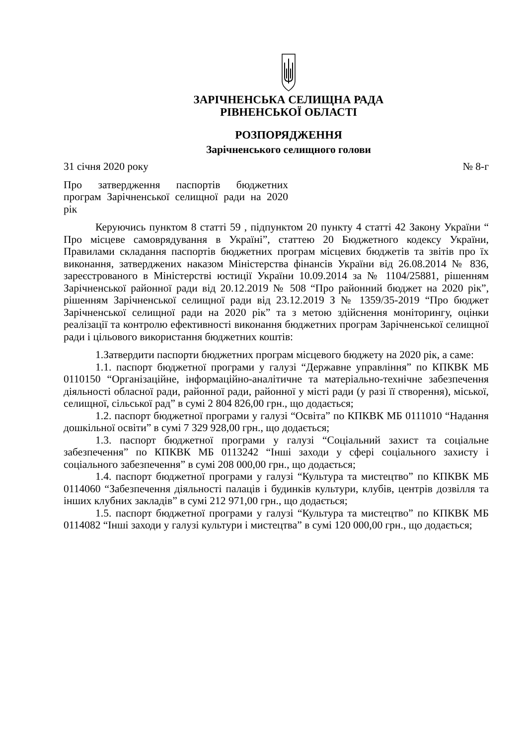ЗАРІЧНЕНСЬКА СЕЛИЩНА РАДА
РІВНЕНСЬКОЇ ОБЛАСТІ
РОЗПОРЯДЖЕННЯ
Зарічненського селищного голови
31 січня 2020 року № 8-г
Про затвердження паспортів бюджетних програм Зарічненської селищної ради на 2020 рік
Керуючись пунктом 8 статті 59 , підпунктом 20 пункту 4 статті 42 Закону України “ Про місцеве самоврядування в Україні”, статтею 20 Бюджетного кодексу України, Правилами складання паспортів бюджетних програм місцевих бюджетів та звітів про їх виконання, затверджених наказом Міністерства фінансів України від 26.08.2014 № 836, зареєстрованого в Міністерстві юстиції України 10.09.2014 за № 1104/25881, рішенням Зарічненської районної ради від 20.12.2019 № 508 “Про районний бюджет на 2020 рік”, рішенням Зарічненської селищної ради від 23.12.2019 З № 1359/35-2019 “Про бюджет Зарічненської селищної ради на 2020 рік” та з метою здійснення моніторингу, оцінки реалізації та контролю ефективності виконання бюджетних програм Зарічненської селищної ради і цільового використання бюджетних коштів:
1.Затвердити паспорти бюджетних програм місцевого бюджету на 2020 рік, а саме:
1.1. паспорт бюджетної програми у галузі “Державне управління” по КПКВК МБ 0110150 “Організаційне, інформаційно-аналітичне та матеріально-технічне забезпечення діяльності обласної ради, районної ради, районної у місті ради (у разі її створення), міської, селищної, сільської рад” в сумі 2 804 826,00 грн., що додається;
1.2. паспорт бюджетної програми у галузі “Освіта” по КПКВК МБ 0111010 “Надання дошкільної освіти” в сумі 7 329 928,00 грн., що додається;
1.3. паспорт бюджетної програми у галузі “Соціальний захист та соціальне забезпечення” по КПКВК МБ 0113242 “Інші заходи у сфері соціального захисту і соціального забезпечення” в сумі 208 000,00 грн., що додається;
1.4. паспорт бюджетної програми у галузі “Культура та мистецтво” по КПКВК МБ 0114060 “Забезпечення діяльності палаців і будинків культури, клубів, центрів дозвілля та інших клубних закладів” в сумі 212 971,00 грн., що додається;
1.5. паспорт бюджетної програми у галузі “Культура та мистецтво” по КПКВК МБ 0114082 “Інші заходи у галузі культури і мистецтва” в сумі 120 000,00 грн., що додається;